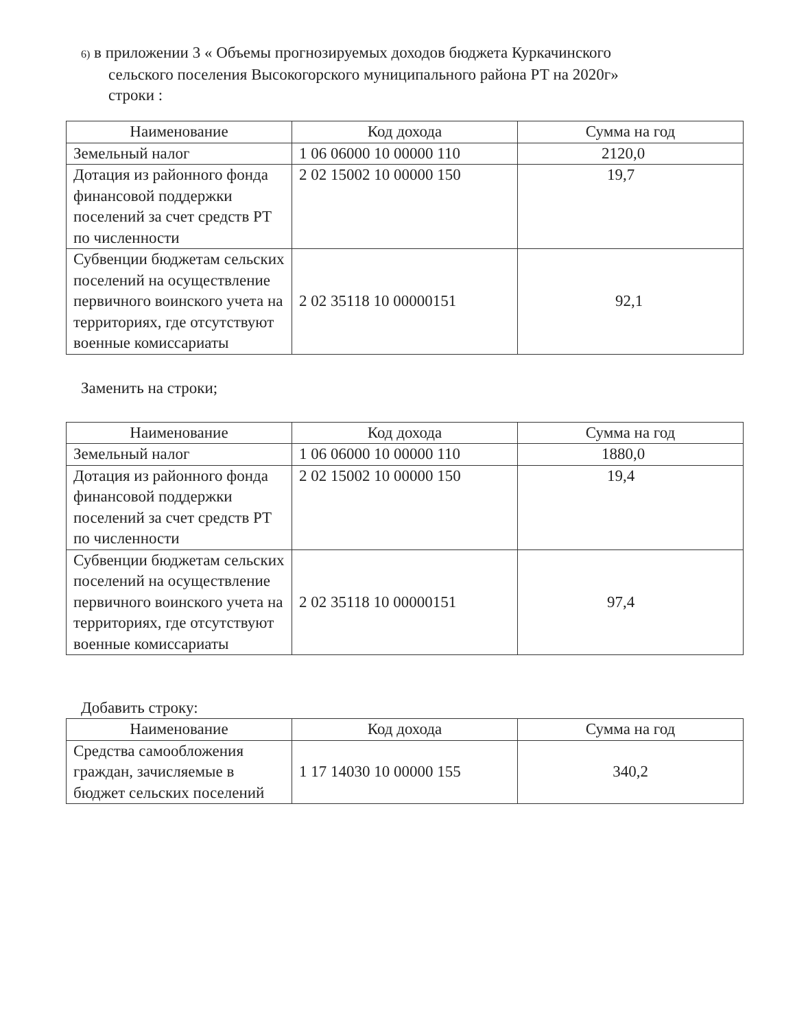6) в приложении 3 « Объемы прогнозируемых доходов бюджета Куркачинского
сельского поселения Высокогорского муниципального района РТ на 2020г»
строки :
| Наименование | Код дохода | Сумма на год |
| --- | --- | --- |
| Земельный налог | 1 06 06000 10 00000 110 | 2120,0 |
| Дотация из районного фонда финансовой поддержки поселений за счет средств РТ по численности | 2 02 15002 10 00000 150 | 19,7 |
| Субвенции бюджетам сельских поселений на осуществление первичного воинского учета на территориях, где отсутствуют военные комиссариаты | 2 02 35118 10 00000151 | 92,1 |
Заменить на строки;
| Наименование | Код дохода | Сумма на год |
| --- | --- | --- |
| Земельный налог | 1 06 06000 10 00000 110 | 1880,0 |
| Дотация из районного фонда финансовой поддержки поселений за счет средств РТ по численности | 2 02 15002 10 00000 150 | 19,4 |
| Субвенции бюджетам сельских поселений на осуществление первичного воинского учета на территориях, где отсутствуют военные комиссариаты | 2 02 35118 10 00000151 | 97,4 |
Добавить строку:
| Наименование | Код дохода | Сумма на год |
| --- | --- | --- |
| Средства самообложения граждан, зачисляемые в бюджет сельских поселений | 1 17 14030 10 00000 155 | 340,2 |